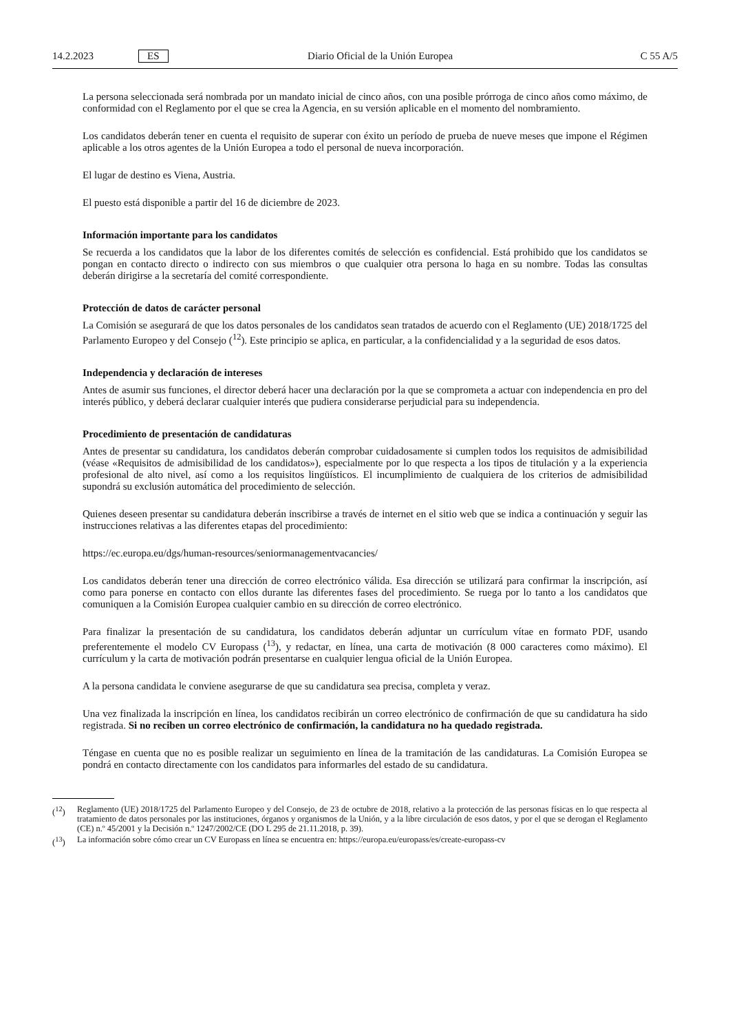14.2.2023 ES Diario Oficial de la Unión Europea C 55 A/5
La persona seleccionada será nombrada por un mandato inicial de cinco años, con una posible prórroga de cinco años como máximo, de conformidad con el Reglamento por el que se crea la Agencia, en su versión aplicable en el momento del nombramiento.
Los candidatos deberán tener en cuenta el requisito de superar con éxito un período de prueba de nueve meses que impone el Régimen aplicable a los otros agentes de la Unión Europea a todo el personal de nueva incorporación.
El lugar de destino es Viena, Austria.
El puesto está disponible a partir del 16 de diciembre de 2023.
Información importante para los candidatos
Se recuerda a los candidatos que la labor de los diferentes comités de selección es confidencial. Está prohibido que los candidatos se pongan en contacto directo o indirecto con sus miembros o que cualquier otra persona lo haga en su nombre. Todas las consultas deberán dirigirse a la secretaría del comité correspondiente.
Protección de datos de carácter personal
La Comisión se asegurará de que los datos personales de los candidatos sean tratados de acuerdo con el Reglamento (UE) 2018/1725 del Parlamento Europeo y del Consejo (<sup>12</sup>). Este principio se aplica, en particular, a la confidencialidad y a la seguridad de esos datos.
Independencia y declaración de intereses
Antes de asumir sus funciones, el director deberá hacer una declaración por la que se comprometa a actuar con independencia en pro del interés público, y deberá declarar cualquier interés que pudiera considerarse perjudicial para su independencia.
Procedimiento de presentación de candidaturas
Antes de presentar su candidatura, los candidatos deberán comprobar cuidadosamente si cumplen todos los requisitos de admisibilidad (véase «Requisitos de admisibilidad de los candidatos»), especialmente por lo que respecta a los tipos de titulación y a la experiencia profesional de alto nivel, así como a los requisitos lingüísticos. El incumplimiento de cualquiera de los criterios de admisibilidad supondrá su exclusión automática del procedimiento de selección.
Quienes deseen presentar su candidatura deberán inscribirse a través de internet en el sitio web que se indica a continuación y seguir las instrucciones relativas a las diferentes etapas del procedimiento:
https://ec.europa.eu/dgs/human-resources/seniormanagementvacancies/
Los candidatos deberán tener una dirección de correo electrónico válida. Esa dirección se utilizará para confirmar la inscripción, así como para ponerse en contacto con ellos durante las diferentes fases del procedimiento. Se ruega por lo tanto a los candidatos que comuniquen a la Comisión Europea cualquier cambio en su dirección de correo electrónico.
Para finalizar la presentación de su candidatura, los candidatos deberán adjuntar un currículum vítae en formato PDF, usando preferentemente el modelo CV Europass (<sup>13</sup>), y redactar, en línea, una carta de motivación (8 000 caracteres como máximo). El currículum y la carta de motivación podrán presentarse en cualquier lengua oficial de la Unión Europea.
A la persona candidata le conviene asegurarse de que su candidatura sea precisa, completa y veraz.
Una vez finalizada la inscripción en línea, los candidatos recibirán un correo electrónico de confirmación de que su candidatura ha sido registrada. Si no reciben un correo electrónico de confirmación, la candidatura no ha quedado registrada.
Téngase en cuenta que no es posible realizar un seguimiento en línea de la tramitación de las candidaturas. La Comisión Europea se pondrá en contacto directamente con los candidatos para informarles del estado de su candidatura.
(<sup>12</sup>) Reglamento (UE) 2018/1725 del Parlamento Europeo y del Consejo, de 23 de octubre de 2018, relativo a la protección de las personas físicas en lo que respecta al tratamiento de datos personales por las instituciones, órganos y organismos de la Unión, y a la libre circulación de esos datos, y por el que se derogan el Reglamento (CE) n.º 45/2001 y la Decisión n.º 1247/2002/CE (DO L 295 de 21.11.2018, p. 39).
(<sup>13</sup>) La información sobre cómo crear un CV Europass en línea se encuentra en: https://europa.eu/europass/es/create-europass-cv